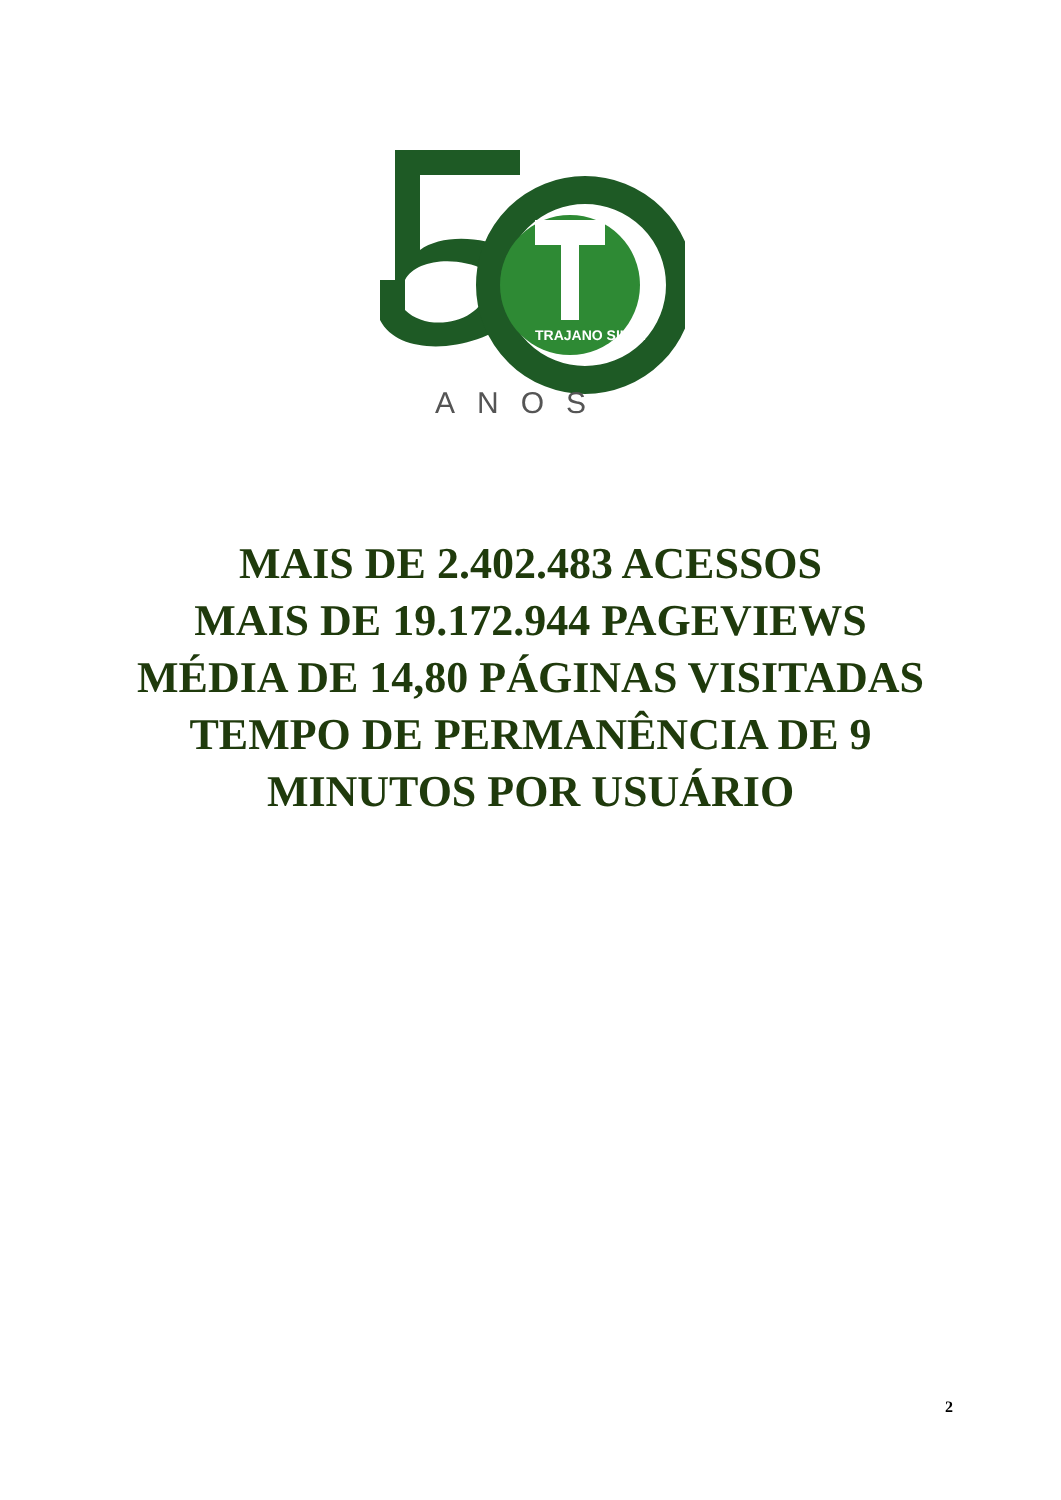TRAJANO SILVA
ANOS
MAIS DE 2.402.483 ACESSOS
MAIS DE 19.172.944 PAGEVIEWS
MÉDIA DE 14,80 PÁGINAS VISITADAS
TEMPO DE PERMANÊNCIA DE 9
MINUTOS POR USUÁRIO
2